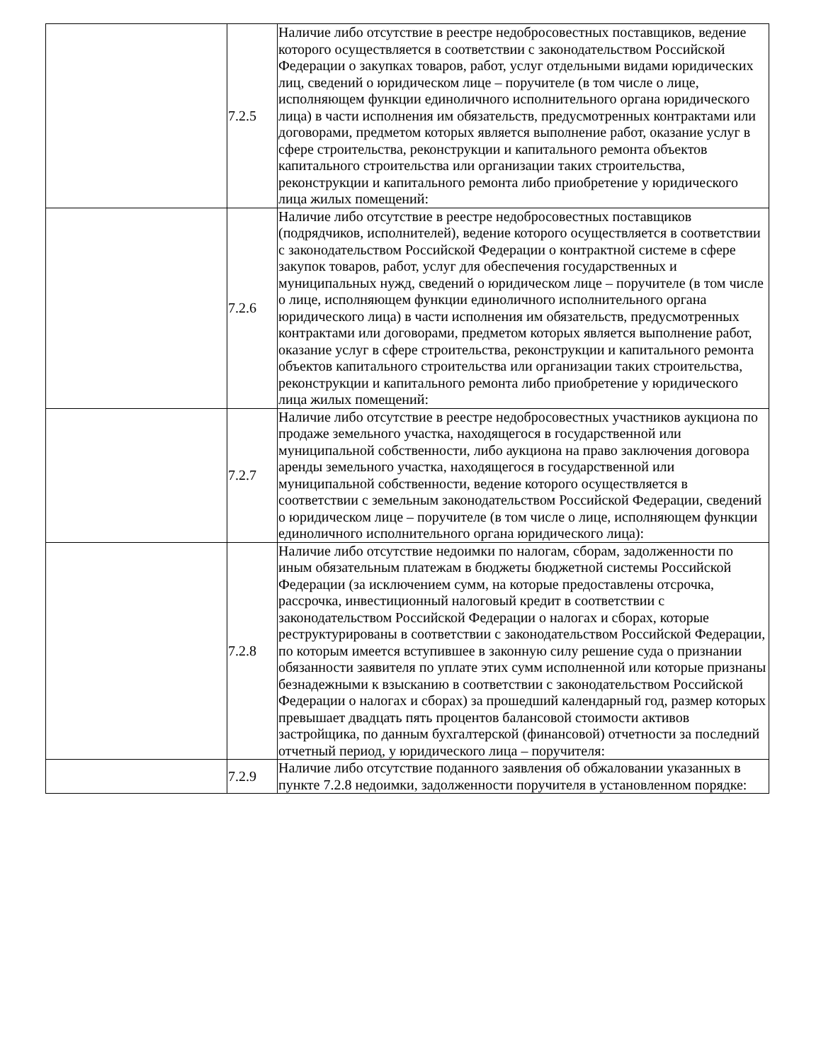| | 7.2.5 | Наличие либо отсутствие в реестре недобросовестных поставщиков, ведение которого осуществляется в соответствии с законодательством Российской Федерации о закупках товаров, работ, услуг отдельными видами юридических лиц, сведений о юридическом лице – поручителе (в том числе о лице, исполняющем функции единоличного исполнительного органа юридического лица) в части исполнения им обязательств, предусмотренных контрактами или договорами, предметом которых является выполнение работ, оказание услуг в сфере строительства, реконструкции и капитального ремонта объектов капитального строительства или организации таких строительства, реконструкции и капитального ремонта либо приобретение у юридического лица жилых помещений: |
| | 7.2.6 | Наличие либо отсутствие в реестре недобросовестных поставщиков (подрядчиков, исполнителей), ведение которого осуществляется в соответствии с законодательством Российской Федерации о контрактной системе в сфере закупок товаров, работ, услуг для обеспечения государственных и муниципальных нужд, сведений о юридическом лице – поручителе (в том числе о лице, исполняющем функции единоличного исполнительного органа юридического лица) в части исполнения им обязательств, предусмотренных контрактами или договорами, предметом которых является выполнение работ, оказание услуг в сфере строительства, реконструкции и капитального ремонта объектов капитального строительства или организации таких строительства, реконструкции и капитального ремонта либо приобретение у юридического лица жилых помещений: |
| | 7.2.7 | Наличие либо отсутствие в реестре недобросовестных участников аукциона по продаже земельного участка, находящегося в государственной или муниципальной собственности, либо аукциона на право заключения договора аренды земельного участка, находящегося в государственной или муниципальной собственности, ведение которого осуществляется в соответствии с земельным законодательством Российской Федерации, сведений о юридическом лице – поручителе (в том числе о лице, исполняющем функции единоличного исполнительного органа юридического лица): |
| | 7.2.8 | Наличие либо отсутствие недоимки по налогам, сборам, задолженности по иным обязательным платежам в бюджеты бюджетной системы Российской Федерации (за исключением сумм, на которые предоставлены отсрочка, рассрочка, инвестиционный налоговый кредит в соответствии с законодательством Российской Федерации о налогах и сборах, которые реструктурированы в соответствии с законодательством Российской Федерации, по которым имеется вступившее в законную силу решение суда о признании обязанности заявителя по уплате этих сумм исполненной или которые признаны безнадежными к взысканию в соответствии с законодательством Российской Федерации о налогах и сборах) за прошедший календарный год, размер которых превышает двадцать пять процентов балансовой стоимости активов застройщика, по данным бухгалтерской (финансовой) отчетности за последний отчетный период, у юридического лица – поручителя: |
| | 7.2.9 | Наличие либо отсутствие поданного заявления об обжаловании указанных в пункте 7.2.8 недоимки, задолженности поручителя в установленном порядке: |